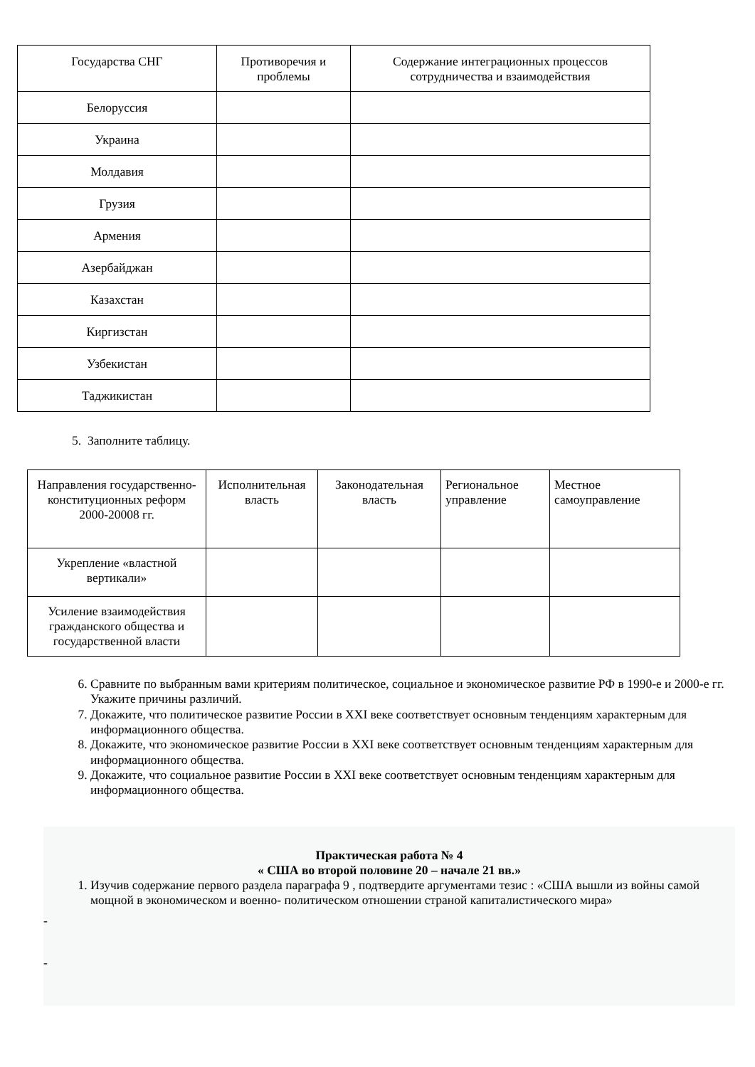| Государства СНГ | Противоречия и проблемы | Содержание интеграционных процессов сотрудничества и взаимодействия |
| --- | --- | --- |
| Белоруссия | | |
| Украина | | |
| Молдавия | | |
| Грузия | | |
| Армения | | |
| Азербайджан | | |
| Казахстан | | |
| Киргизстан | | |
| Узбекистан | | |
| Таджикистан | | |
5. Заполните таблицу.
| Направления государственно-конституционных реформ 2000-20008 гг. | Исполнительная власть | Законодательная власть | Региональное управление | Местное самоуправление |
| --- | --- | --- | --- | --- |
| Укрепление «властной вертикали» | | | | |
| Усиление взаимодействия гражданского общества и государственной власти | | | | |
6. Сравните по выбранным вами критериям политическое, социальное и экономическое развитие РФ в 1990-е и 2000-е гг. Укажите причины различий.
7. Докажите, что политическое развитие России в XXI веке соответствует основным тенденциям характерным для информационного общества.
8. Докажите, что экономическое развитие России в XXI веке соответствует основным тенденциям характерным для информационного общества.
9. Докажите, что социальное развитие России в XXI веке соответствует основным тенденциям характерным для информационного общества.
Практическая работа № 4
« США во второй половине 20 – начале 21 вв.»
1. Изучив содержание первого раздела параграфа 9 , подтвердите аргументами тезис : «США вышли из войны самой мощной в экономическом и военно- политическом отношении страной капиталистического мира»
-
-